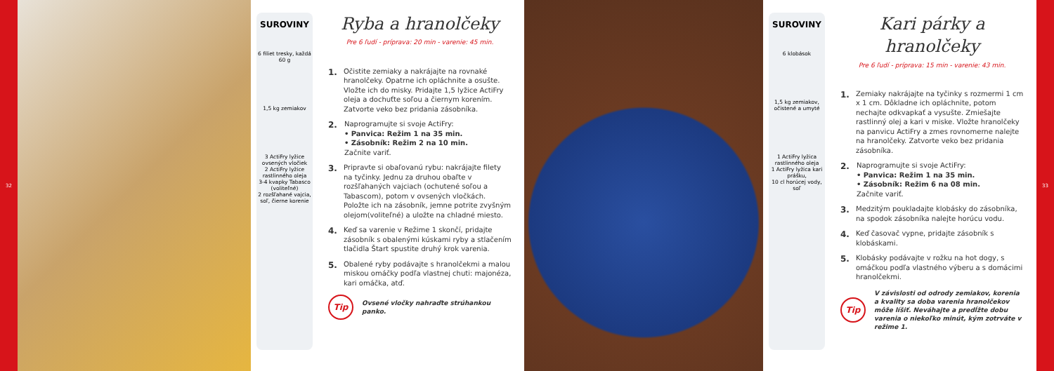32
SUROVINY
6 filiet tresky, každá 60 g
1,5 kg zemiakov
3 ActiFry lyžice ovsených vločiek
2 ActiFry lyžice rastlinného oleja
3-4 kvapky Tabasco (voliteľné)
2 rozšľahané vajcia, soľ, čierne korenie
Ryba a hranolčeky
Pre 6 ľudí - príprava: 20 min - varenie: 45 min.
1. Očistite zemiaky a nakrájajte na rovnaké hranolčeky. Opatrne ich opláchnite a osušte. Vložte ich do misky. Pridajte 1,5 lyžice ActiFry oleja a dochuťte soľou a čiernym korením. Zatvorte veko bez pridania zásobníka.
2. Naprogramujte si svoje ActiFry:
• Panvica: Režim 1 na 35 min.
• Zásobník: Režim 2 na 10 min.
Začnite variť.
3. Pripravte si obaľovanú rybu: nakrájajte filety na tyčinky. Jednu za druhou obaľte v rozšľahaných vajciach (ochutené soľou a Tabascom), potom v ovsených vločkách. Položte ich na zásobník, jemne potrite zvyšným olejom(voliteľné) a uložte na chladné miesto.
4. Keď sa varenie v Režime 1 skončí, pridajte zásobník s obalenými kúskami ryby a stlačením tlačidla Štart spustite druhý krok varenia.
5. Obalené ryby podávajte s hranolčekmi a malou miskou omáčky podľa vlastnej chuti: majonéza, kari omáčka, atď.
Tip Ovsené vločky nahraďte strúhankou panko.
SUROVINY
6 klobások
1,5 kg zemiakov, očistené a umyté
1 ActiFry lyžica rastlinného oleja
1 ActiFry lyžica kari prášku,
10 cl horúcej vody, soľ
Kari párky a hranolčeky
Pre 6 ľudí - príprava: 15 min - varenie: 43 min.
1. Zemiaky nakrájajte na tyčinky s rozmermi 1 cm x 1 cm. Dôkladne ich opláchnite, potom nechajte odkvapkať a vysušte. Zmiešajte rastlinný olej a kari v miske. Vložte hranolčeky na panvicu ActiFry a zmes rovnomerne nalejte na hranolčeky. Zatvorte veko bez pridania zásobníka.
2. Naprogramujte si svoje ActiFry:
• Panvica: Režim 1 na 35 min.
• Zásobník: Režim 6 na 08 min.
Začnite variť.
3. Medzitým poukladajte klobásky do zásobníka, na spodok zásobníka nalejte horúcu vodu.
4. Keď časovač vypne, pridajte zásobník s klobáskami.
5. Klobásky podávajte v rožku na hot dogy, s omáčkou podľa vlastného výberu a s domácimi hranolčekmi.
Tip V závislosti od odrody zemiakov, korenia a kvality sa doba varenia hranolčekov môže líšiť. Neváhajte a predĺžte dobu varenia o niekoľko minút, kým zotrváte v režime 1.
33